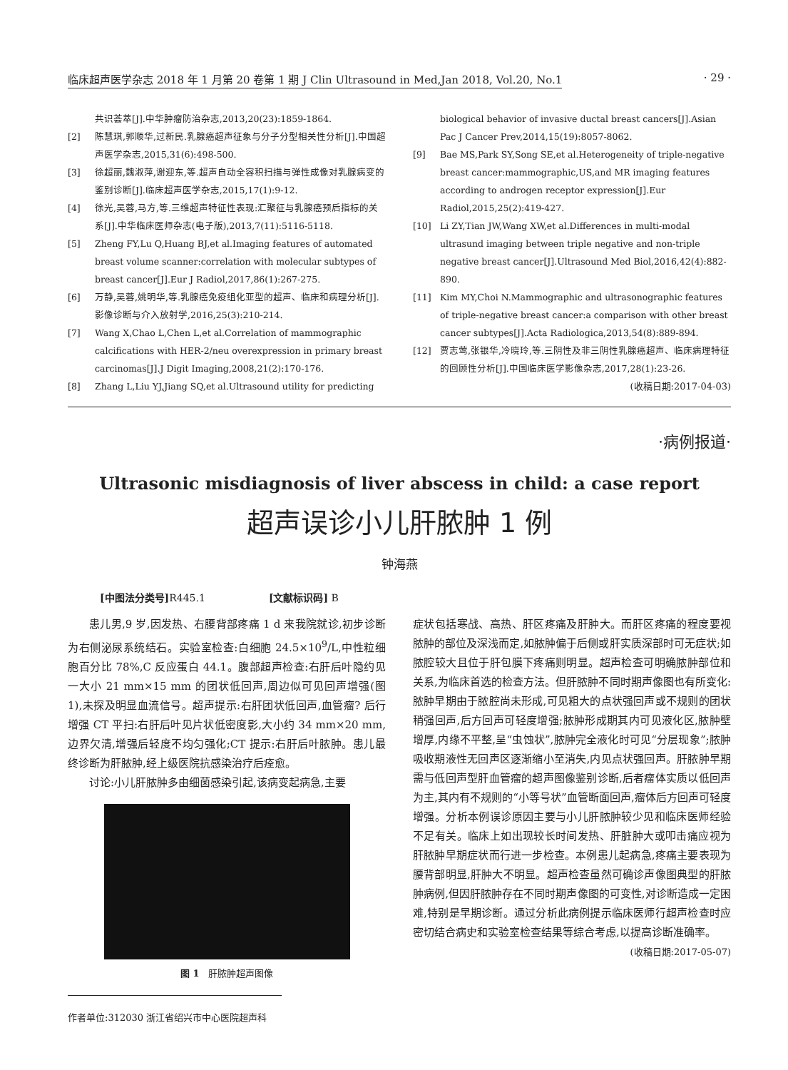临床超声医学杂志 2018 年 1 月第 20 卷第 1 期 J Clin Ultrasound in Med,Jan 2018, Vol.20, No.1 · 29 ·
共识荟萃[J].中华肿瘤防治杂志,2013,20(23):1859-1864.
[2] 陈慧琪,郭顺华,过新民.乳腺癌超声征象与分子分型相关性分析[J].中国超声医学杂志,2015,31(6):498-500.
[3] 徐超丽,魏淑萍,谢迎东,等.超声自动全容积扫描与弹性成像对乳腺病变的鉴别诊断[J].临床超声医学杂志,2015,17(1):9-12.
[4] 徐光,吴蓉,马方,等.三维超声特征性表现:汇聚征与乳腺癌预后指标的关系[J].中华临床医师杂志(电子版),2013,7(11):5116-5118.
[5] Zheng FY,Lu Q,Huang BJ,et al.Imaging features of automated breast volume scanner:correlation with molecular subtypes of breast cancer[J].Eur J Radiol,2017,86(1):267-275.
[6] 万静,吴蓉,姚明华,等.乳腺癌免疫组化亚型的超声、临床和病理分析[J].影像诊断与介入放射学,2016,25(3):210-214.
[7] Wang X,Chao L,Chen L,et al.Correlation of mammographic calcifications with HER-2/neu overexpression in primary breast carcinomas[J].J Digit Imaging,2008,21(2):170-176.
[8] Zhang L,Liu YJ,Jiang SQ,et al.Ultrasound utility for predicting
biological behavior of invasive ductal breast cancers[J].Asian Pac J Cancer Prev,2014,15(19):8057-8062.
[9] Bae MS,Park SY,Song SE,et al.Heterogeneity of triple-negative breast cancer:mammographic,US,and MR imaging features according to androgen receptor expression[J].Eur Radiol,2015,25(2):419-427.
[10] Li ZY,Tian JW,Wang XW,et al.Differences in multi-modal ultrasund imaging between triple negative and non-triple negative breast cancer[J].Ultrasound Med Biol,2016,42(4):882-890.
[11] Kim MY,Choi N.Mammographic and ultrasonographic features of triple-negative breast cancer:a comparison with other breast cancer subtypes[J].Acta Radiologica,2013,54(8):889-894.
[12] 贾志莺,张银华,冷晓玲,等.三阴性及非三阴性乳腺癌超声、临床病理特征的回顾性分析[J].中国临床医学影像杂志,2017,28(1):23-26.
(收稿日期:2017-04-03)
·病例报道·
Ultrasonic misdiagnosis of liver abscess in child: a case report
超声误诊小儿肝脓肿 1 例
钟海燕
[中图法分类号] R445.1 [文献标识码] B
患儿男,9 岁,因发热、右腰背部疼痛 1 d 来我院就诊,初步诊断为右侧泌尿系统结石。实验室检查:白细胞 24.5×10<sup>9</sup>/L,中性粒细胞百分比 78%,C 反应蛋白 44.1。腹部超声检查:右肝后叶隐约见一大小 21 mm×15 mm 的团状低回声,周边似可见回声增强(图 1),未探及明显血流信号。超声提示:右肝团状低回声,血管瘤? 后行增强 CT 平扫:右肝后叶见片状低密度影,大小约 34 mm×20 mm,边界欠清,增强后轻度不均匀强化;CT 提示:右肝后叶脓肿。患儿最终诊断为肝脓肿,经上级医院抗感染治疗后痊愈。
讨论:小儿肝脓肿多由细菌感染引起,该病变起病急,主要
图 1 肝脓肿超声图像
症状包括寒战、高热、肝区疼痛及肝肿大。而肝区疼痛的程度要视脓肿的部位及深浅而定,如脓肿偏于后侧或肝实质深部时可无症状;如脓腔较大且位于肝包膜下疼痛则明显。超声检查可明确脓肿部位和关系,为临床首选的检查方法。但肝脓肿不同时期声像图也有所变化:脓肿早期由于脓腔尚未形成,可见粗大的点状强回声或不规则的团状稍强回声,后方回声可轻度增强;脓肿形成期其内可见液化区,脓肿壁增厚,内缘不平整,呈“虫蚀状”,脓肿完全液化时可见“分层现象”;脓肿吸收期液性无回声区逐渐缩小至消失,内见点状强回声。肝脓肿早期需与低回声型肝血管瘤的超声图像鉴别诊断,后者瘤体实质以低回声为主,其内有不规则的“小等号状”血管断面回声,瘤体后方回声可轻度增强。分析本例误诊原因主要与小儿肝脓肿较少见和临床医师经验不足有关。临床上如出现较长时间发热、肝脏肿大或叩击痛应视为肝脓肿早期症状而行进一步检查。本例患儿起病急,疼痛主要表现为腰背部明显,肝肿大不明显。超声检查虽然可确诊声像图典型的肝脓肿病例,但因肝脓肿存在不同时期声像图的可变性,对诊断造成一定困难,特别是早期诊断。通过分析此病例提示临床医师行超声检查时应密切结合病史和实验室检查结果等综合考虑,以提高诊断准确率。
(收稿日期:2017-05-07)
作者单位:312030 浙江省绍兴市中心医院超声科